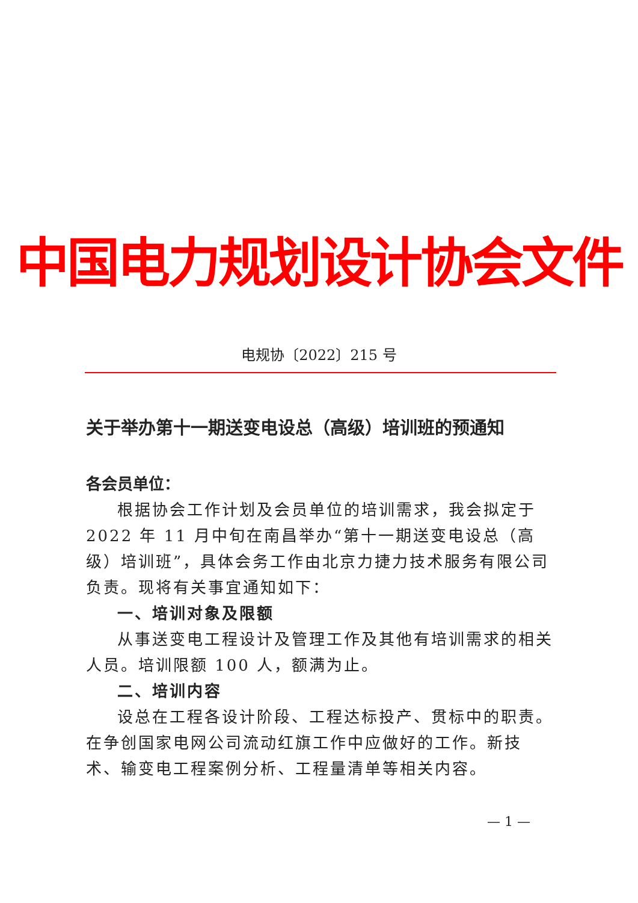中国电力规划设计协会文件
电规协〔2022〕215 号
关于举办第十一期送变电设总（高级）培训班的预通知
各会员单位：
根据协会工作计划及会员单位的培训需求，我会拟定于 2022 年 11 月中旬在南昌举办“第十一期送变电设总（高级）培训班”，具体会务工作由北京力捷力技术服务有限公司负责。现将有关事宜通知如下：
一、培训对象及限额
从事送变电工程设计及管理工作及其他有培训需求的相关人员。培训限额 100 人，额满为止。
二、培训内容
设总在工程各设计阶段、工程达标投产、贯标中的职责。在争创国家电网公司流动红旗工作中应做好的工作。新技术、输变电工程案例分析、工程量清单等相关内容。
— 1 —